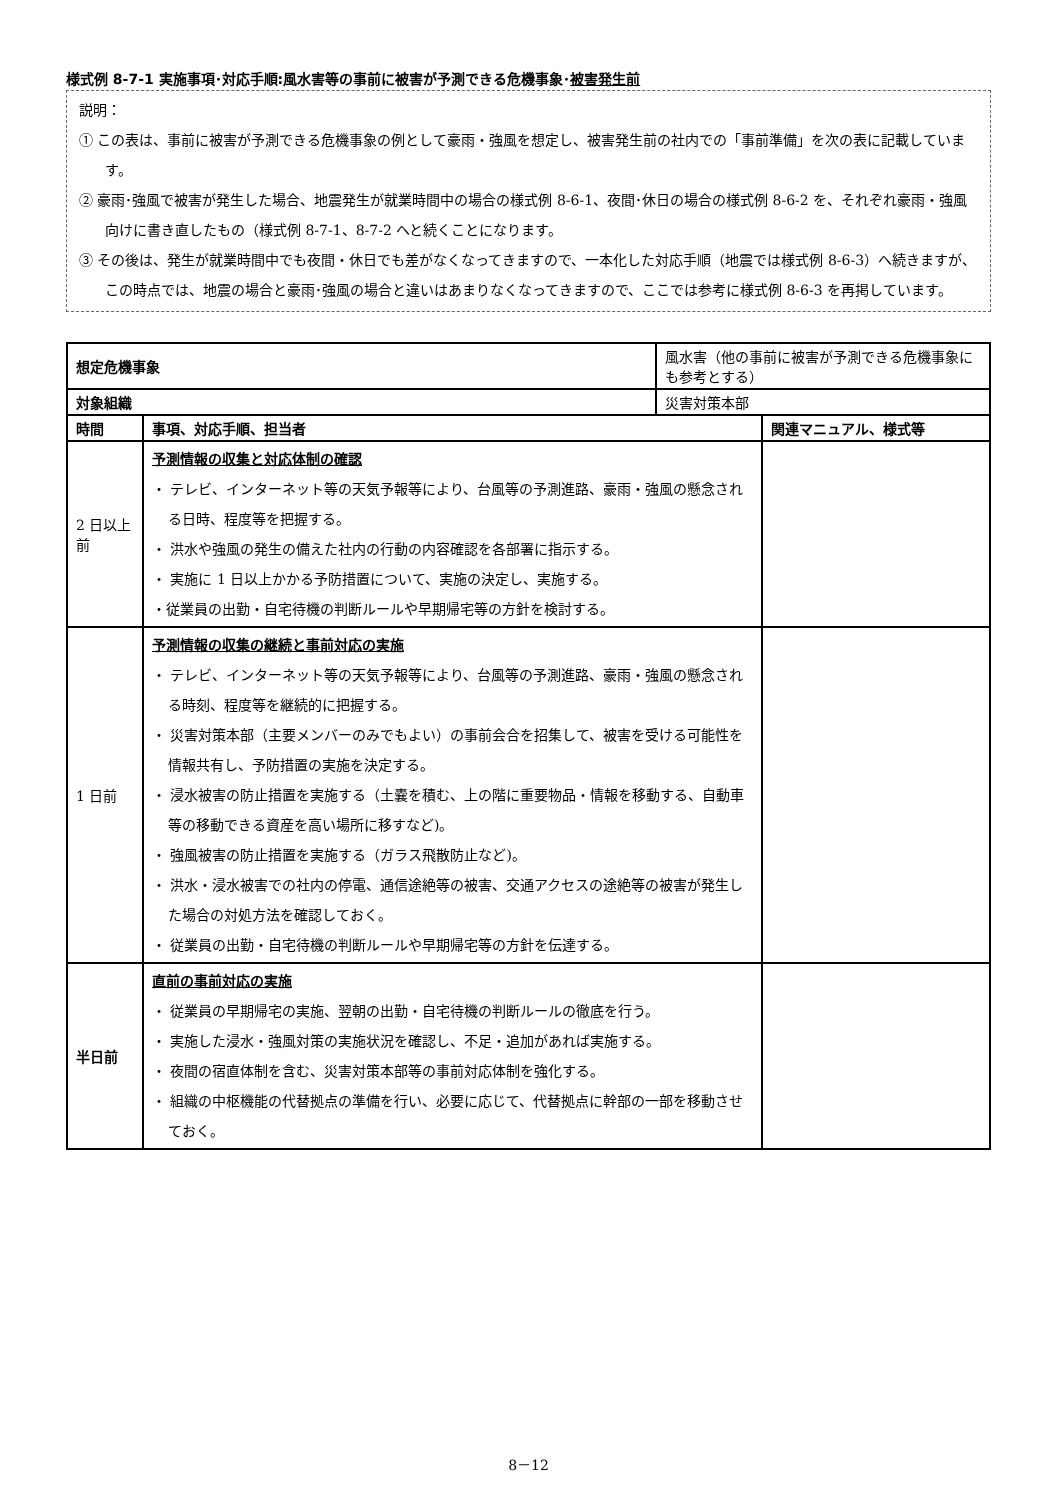様式例 8-7-1 実施事項･対応手順:風水害等の事前に被害が予測できる危機事象･被害発生前
説明：
① この表は、事前に被害が予測できる危機事象の例として豪雨・強風を想定し、被害発生前の社内での「事前準備」を次の表に記載しています。
② 豪雨･強風で被害が発生した場合、地震発生が就業時間中の場合の様式例 8-6-1、夜間･休日の場合の様式例 8-6-2 を、それぞれ豪雨・強風向けに書き直したもの（様式例 8-7-1、8-7-2 へと続くことになります。
③ その後は、発生が就業時間中でも夜間・休日でも差がなくなってきますので、一本化した対応手順（地震では様式例 8-6-3）へ続きますが、この時点では、地震の場合と豪雨･強風の場合と違いはあまりなくなってきますので、ここでは参考に様式例 8-6-3 を再掲しています。
| 想定危機事象 | | 風水害（他の事前に被害が予測できる危機事象にも参考とする） | |
| 対象組織 | | 災害対策本部 | |
| 時間 | 事項、対応手順、担当者 | | 関連マニュアル、様式等 |
| 2 日以上前 | 予測情報の収集と対応体制の確認 ・ テレビ、インターネット等の天気予報等により、台風等の予測進路、豪雨・強風の懸念される日時、程度等を把握する。 ・ 洪水や強風の発生の備えた社内の行動の内容確認を各部署に指示する。 ・ 実施に 1 日以上かかる予防措置について、実施の決定し、実施する。 ・従業員の出勤・自宅待機の判断ルールや早期帰宅等の方針を検討する。 | | |
| 1 日前 | 予測情報の収集の継続と事前対応の実施 ・ テレビ、インターネット等の天気予報等により、台風等の予測進路、豪雨・強風の懸念される時刻、程度等を継続的に把握する。 ・ 災害対策本部（主要メンバーのみでもよい）の事前会合を招集して、被害を受ける可能性を情報共有し、予防措置の実施を決定する。 ・ 浸水被害の防止措置を実施する（土嚢を積む、上の階に重要物品・情報を移動する、自動車等の移動できる資産を高い場所に移すなど)。 ・ 強風被害の防止措置を実施する（ガラス飛散防止など)。 ・ 洪水・浸水被害での社内の停電、通信途絶等の被害、交通アクセスの途絶等の被害が発生した場合の対処方法を確認しておく。 ・ 従業員の出勤・自宅待機の判断ルールや早期帰宅等の方針を伝達する。 | | |
| 半日前 | 直前の事前対応の実施 ・ 従業員の早期帰宅の実施、翌朝の出勤・自宅待機の判断ルールの徹底を行う。 ・ 実施した浸水・強風対策の実施状況を確認し、不足・追加があれば実施する。 ・ 夜間の宿直体制を含む、災害対策本部等の事前対応体制を強化する。 ・ 組織の中枢機能の代替拠点の準備を行い、必要に応じて、代替拠点に幹部の一部を移動させておく。 | | |
8－12